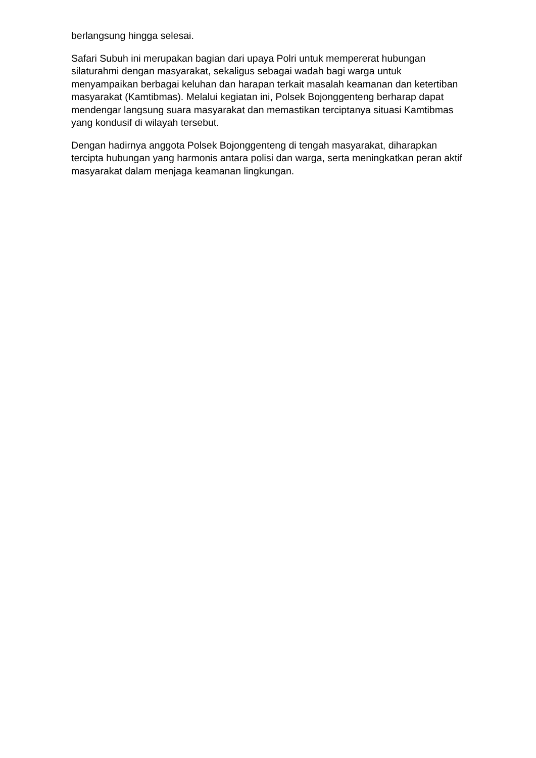berlangsung hingga selesai.
Safari Subuh ini merupakan bagian dari upaya Polri untuk mempererat hubungan silaturahmi dengan masyarakat, sekaligus sebagai wadah bagi warga untuk menyampaikan berbagai keluhan dan harapan terkait masalah keamanan dan ketertiban masyarakat (Kamtibmas). Melalui kegiatan ini, Polsek Bojonggenteng berharap dapat mendengar langsung suara masyarakat dan memastikan terciptanya situasi Kamtibmas yang kondusif di wilayah tersebut.
Dengan hadirnya anggota Polsek Bojonggenteng di tengah masyarakat, diharapkan tercipta hubungan yang harmonis antara polisi dan warga, serta meningkatkan peran aktif masyarakat dalam menjaga keamanan lingkungan.